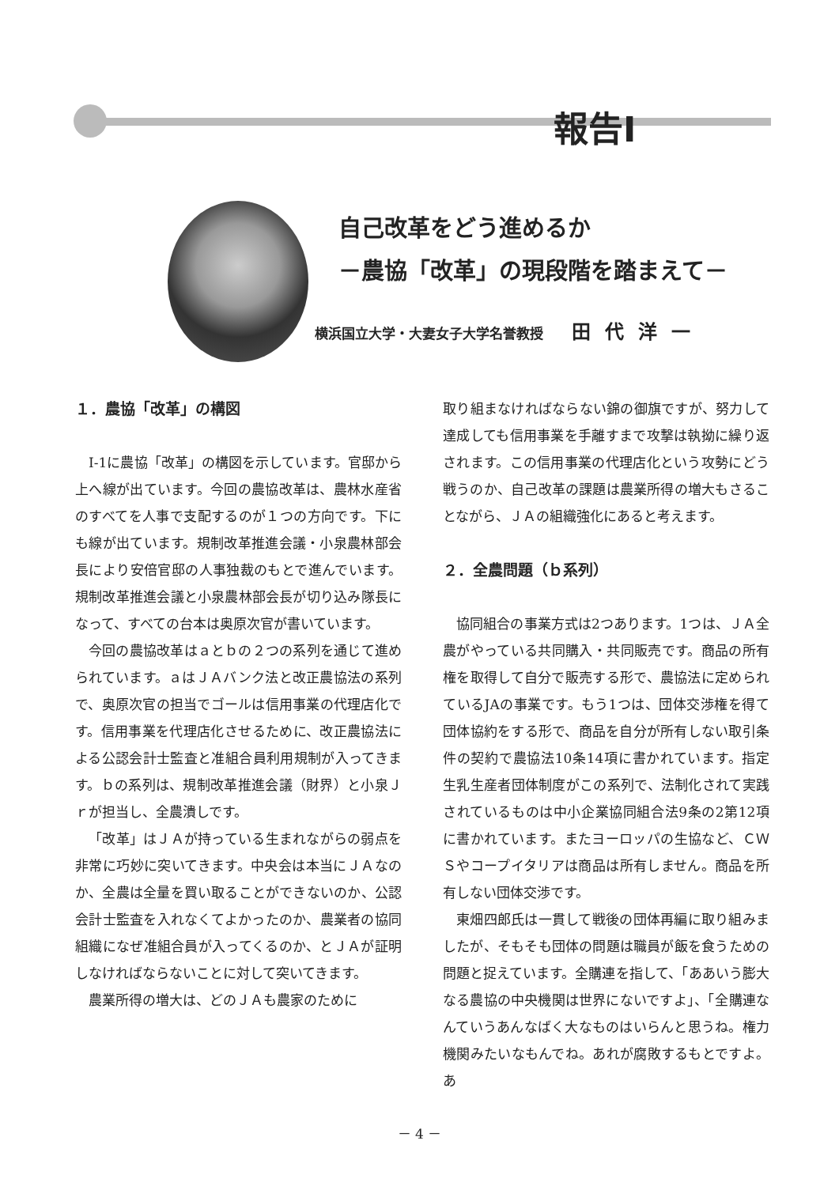報告Ⅰ
自己改革をどう進めるか
－農協「改革」の現段階を踏まえて－
横浜国立大学・大妻女子大学名誉教授 田代洋一
１．農協「改革」の構図
Ⅰ-1に農協「改革」の構図を示しています。官邸から上へ線が出ています。今回の農協改革は、農林水産省のすべてを人事で支配するのが１つの方向です。下にも線が出ています。規制改革推進会議・小泉農林部会長により安倍官邸の人事独裁のもとで進んでいます。規制改革推進会議と小泉農林部会長が切り込み隊長になって、すべての台本は奥原次官が書いています。
今回の農協改革はａとｂの２つの系列を通じて進められています。ａはＪＡバンク法と改正農協法の系列で、奥原次官の担当でゴールは信用事業の代理店化です。信用事業を代理店化させるために、改正農協法による公認会計士監査と准組合員利用規制が入ってきます。ｂの系列は、規制改革推進会議（財界）と小泉Ｊｒが担当し、全農潰しです。
「改革」はＪＡが持っている生まれながらの弱点を非常に巧妙に突いてきます。中央会は本当にＪＡなのか、全農は全量を買い取ることができないのか、公認会計士監査を入れなくてよかったのか、農業者の協同組織になぜ准組合員が入ってくるのか、とＪＡが証明しなければならないことに対して突いてきます。
農業所得の増大は、どのＪＡも農家のために
取り組まなければならない錦の御旗ですが、努力して達成しても信用事業を手離すまで攻撃は執拗に繰り返されます。この信用事業の代理店化という攻勢にどう戦うのか、自己改革の課題は農業所得の増大もさることながら、ＪＡの組織強化にあると考えます。
２．全農問題（ｂ系列）
協同組合の事業方式は2つあります。1つは、ＪＡ全農がやっている共同購入・共同販売です。商品の所有権を取得して自分で販売する形で、農協法に定められているJAの事業です。もう1つは、団体交渉権を得て団体協約をする形で、商品を自分が所有しない取引条件の契約で農協法10条14項に書かれています。指定生乳生産者団体制度がこの系列で、法制化されて実践されているものは中小企業協同組合法9条の2第12項に書かれています。またヨーロッパの生協など、ＣＷＳやコープイタリアは商品は所有しません。商品を所有しない団体交渉です。
東畑四郎氏は一貫して戦後の団体再編に取り組みましたが、そもそも団体の問題は職員が飯を食うための問題と捉えています。全購連を指して、「ああいう膨大なる農協の中央機関は世界にないですよ」、「全購連なんていうあんなばく大なものはいらんと思うね。権力機関みたいなもんでね。あれが腐敗するもとですよ。あ
－ 4 －